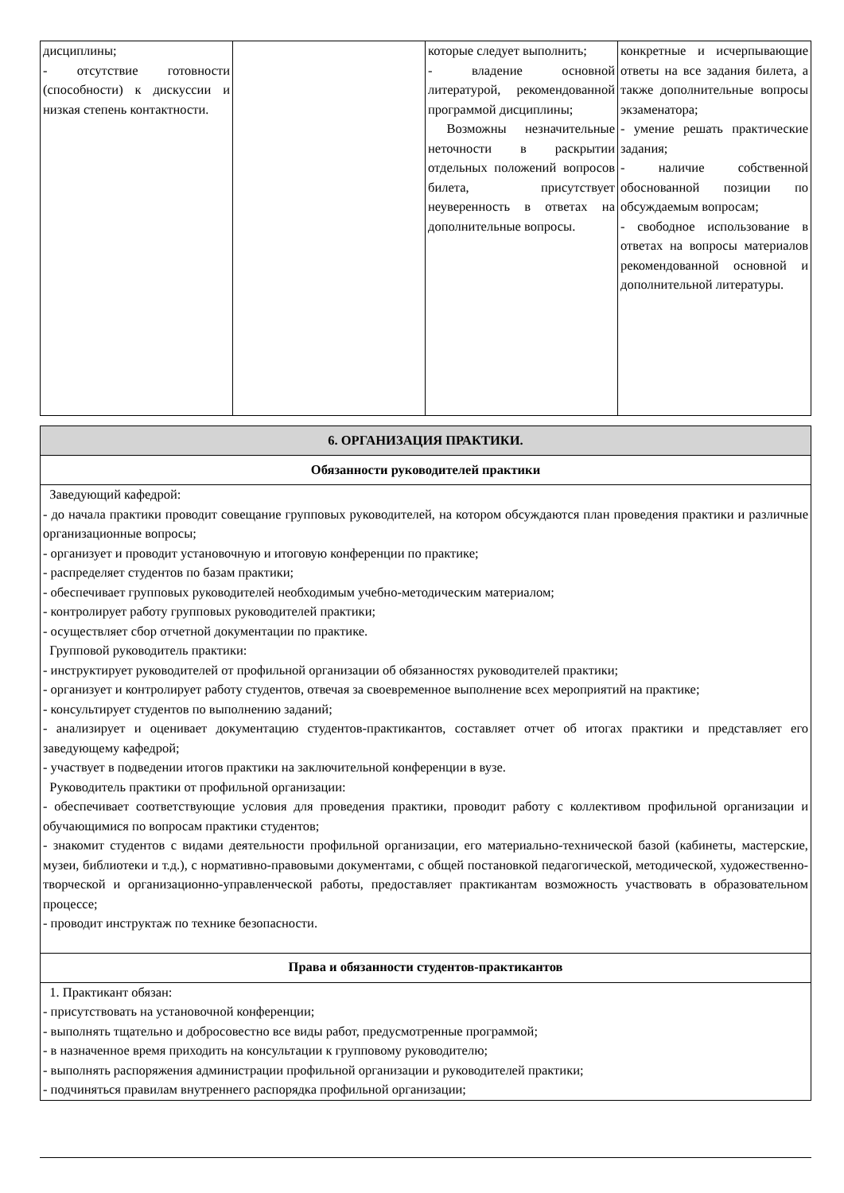| дисциплины; - отсутствие готовности (способности) к дискуссии и низкая степень контактности. | | которые следует выполнить; - владение основной литературой, рекомендованной программой дисциплины; Возможны незначительные неточности в раскрытии отдельных положений вопросов билета, присутствует неуверенность в ответах на дополнительные вопросы. | конкретные и исчерпывающие ответы на все задания билета, а также дополнительные вопросы экзаменатора; - умение решать практические задания; - наличие собственной обоснованной позиции по обсуждаемым вопросам; - свободное использование в ответах на вопросы материалов рекомендованной основной и дополнительной литературы. |
| 6. ОРГАНИЗАЦИЯ ПРАКТИКИ. |
| Обязанности руководителей практики |
| Заведующий кафедрой: - до начала практики проводит совещание групповых руководителей, на котором обсуждаются план проведения практики и различные организационные вопросы; - организует и проводит установочную и итоговую конференции по практике; - распределяет студентов по базам практики; - обеспечивает групповых руководителей необходимым учебно-методическим материалом; - контролирует работу групповых руководителей практики; - осуществляет сбор отчетной документации по практике. Групповой руководитель практики: - инструктирует руководителей от профильной организации об обязанностях руководителей практики; - организует и контролирует работу студентов, отвечая за своевременное выполнение всех мероприятий на практике; - консультирует студентов по выполнению заданий; - анализирует и оценивает документацию студентов-практикантов, составляет отчет об итогах практики и представляет его заведующему кафедрой; - участвует в подведении итогов практики на заключительной конференции в вузе. Руководитель практики от профильной организации: - обеспечивает соответствующие условия для проведения практики, проводит работу с коллективом профильной организации и обучающимися по вопросам практики студентов; - знакомит студентов с видами деятельности профильной организации, его материально-технической базой (кабинеты, мастерские, музеи, библиотеки и т.д.), с нормативно-правовыми документами, с общей постановкой педагогической, методической, художественно-творческой и организационно-управленческой работы, предоставляет практикантам возможность участвовать в образовательном процессе; - проводит инструктаж по технике безопасности. |
| Права и обязанности студентов-практикантов |
| 1. Практикант обязан: - присутствовать на установочной конференции; - выполнять тщательно и добросовестно все виды работ, предусмотренные программой; - в назначенное время приходить на консультации к групповому руководителю; - выполнять распоряжения администрации профильной организации и руководителей практики; - подчиняться правилам внутреннего распорядка профильной организации; |